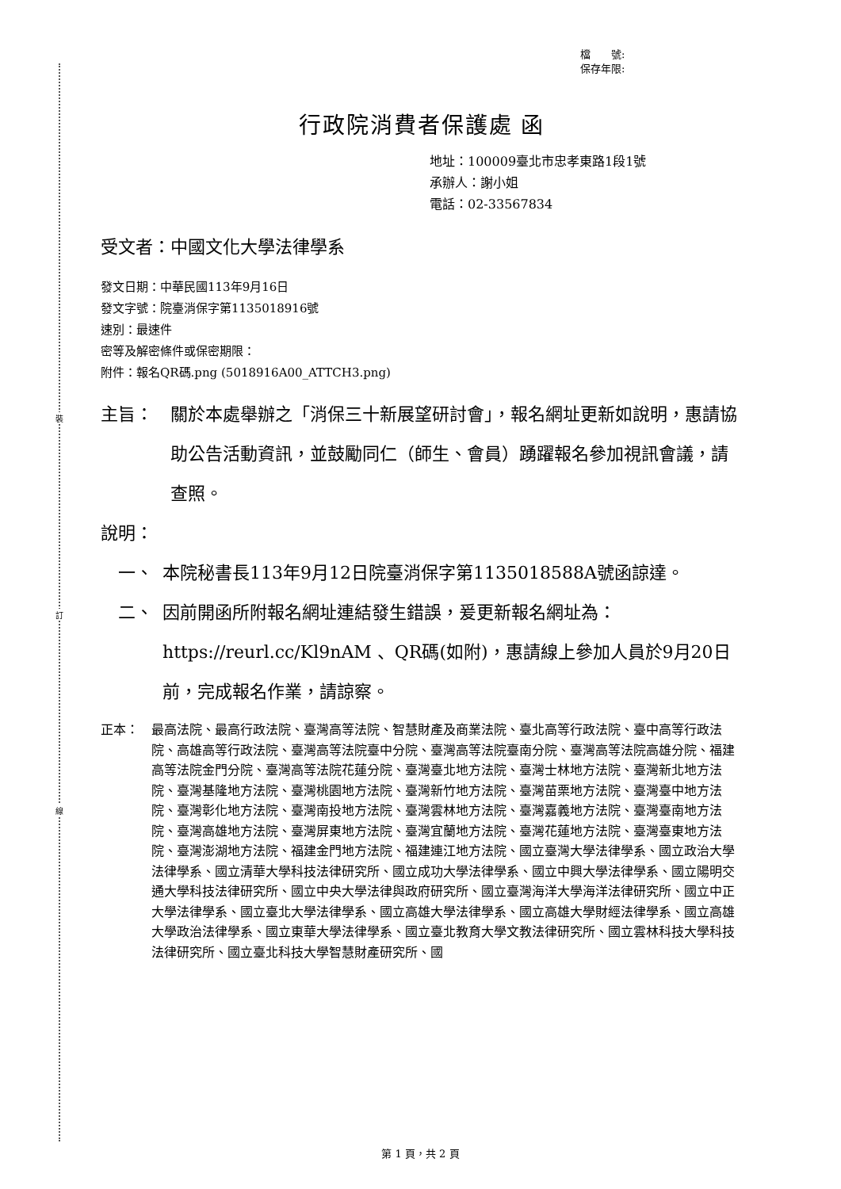裝
訂
線
檔　　號:
保存年限:
行政院消費者保護處 函
地址：100009臺北市忠孝東路1段1號
承辦人：謝小姐
電話：02-33567834
受文者：中國文化大學法律學系
發文日期：中華民國113年9月16日
發文字號：院臺消保字第1135018916號
速別：最速件
密等及解密條件或保密期限：
附件：報名QR碼.png (5018916A00_ATTCH3.png)
主旨： 關於本處舉辦之「消保三十新展望研討會」，報名網址更新如說明，惠請協助公告活動資訊，並鼓勵同仁（師生、會員）踴躍報名參加視訊會議，請查照。
說明：
一、 本院秘書長113年9月12日院臺消保字第1135018588A號函諒達。
二、 因前開函所附報名網址連結發生錯誤，爰更新報名網址為：https://reurl.cc/Kl9nAM 、QR碼(如附)，惠請線上參加人員於9月20日前，完成報名作業，請諒察。
正本： 最高法院、最高行政法院、臺灣高等法院、智慧財產及商業法院、臺北高等行政法院、臺中高等行政法院、高雄高等行政法院、臺灣高等法院臺中分院、臺灣高等法院臺南分院、臺灣高等法院高雄分院、福建高等法院金門分院、臺灣高等法院花蓮分院、臺灣臺北地方法院、臺灣士林地方法院、臺灣新北地方法院、臺灣基隆地方法院、臺灣桃園地方法院、臺灣新竹地方法院、臺灣苗栗地方法院、臺灣臺中地方法院、臺灣彰化地方法院、臺灣南投地方法院、臺灣雲林地方法院、臺灣嘉義地方法院、臺灣臺南地方法院、臺灣高雄地方法院、臺灣屏東地方法院、臺灣宜蘭地方法院、臺灣花蓮地方法院、臺灣臺東地方法院、臺灣澎湖地方法院、福建金門地方法院、福建連江地方法院、國立臺灣大學法律學系、國立政治大學法律學系、國立清華大學科技法律研究所、國立成功大學法律學系、國立中興大學法律學系、國立陽明交通大學科技法律研究所、國立中央大學法律與政府研究所、國立臺灣海洋大學海洋法律研究所、國立中正大學法律學系、國立臺北大學法律學系、國立高雄大學法律學系、國立高雄大學財經法律學系、國立高雄大學政治法律學系、國立東華大學法律學系、國立臺北教育大學文教法律研究所、國立雲林科技大學科技法律研究所、國立臺北科技大學智慧財產研究所、國
第 1 頁，共 2 頁